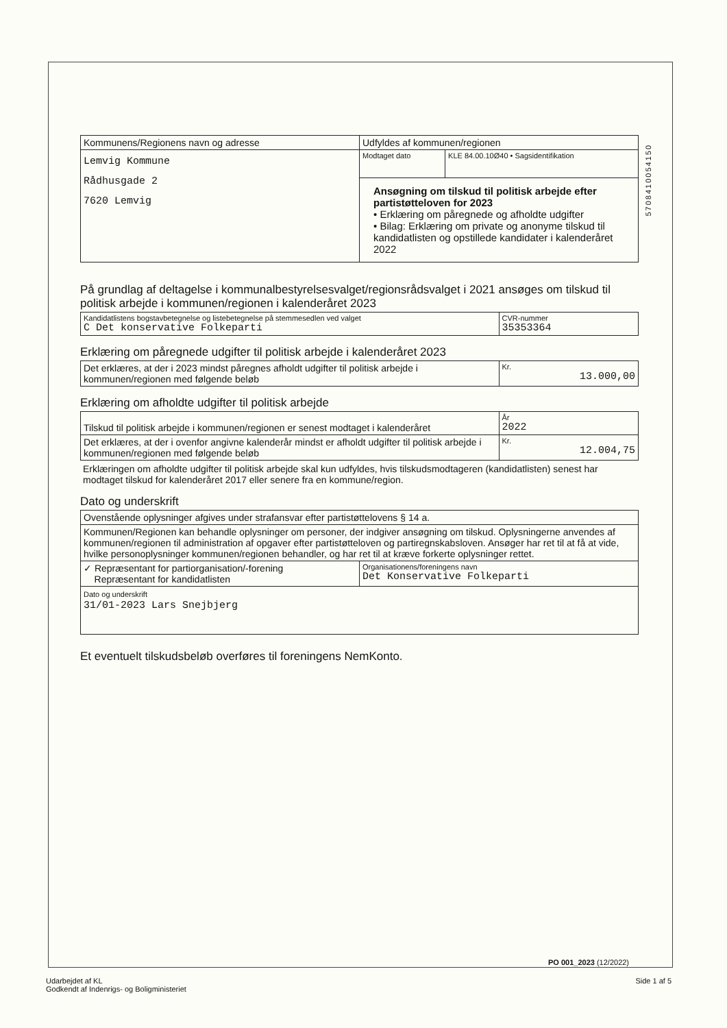5708410054150
| Kommunens/Regionens navn og adresse | Udfyldes af kommunen/regionen | |
| Lemvig Kommune Rådhusgade 2 7620 Lemvig | Modtaget dato | KLE 84.00.10Ø40 • Sagsidentifikation |
| | Ansøgning om tilskud til politisk arbejde efter partistøtteloven for 2023 • Erklæring om påregnede og afholdte udgifter • Bilag: Erklæring om private og anonyme tilskud til kandidatlisten og opstillede kandidater i kalenderåret 2022 | |
På grundlag af deltagelse i kommunalbestyrelsesvalget/regionsrådsvalget i 2021 ansøges om tilskud til politisk arbejde i kommunen/regionen i kalenderåret 2023
| Kandidatlistens bogstavbetegnelse og listebetegnelse på stemmesedlen ved valget C Det konservative Folkeparti | CVR-nummer 35353364 |
Erklæring om påregnede udgifter til politisk arbejde i kalenderåret 2023
| Det erklæres, at der i 2023 mindst påregnes afholdt udgifter til politisk arbejde i kommunen/regionen med følgende beløb | Kr. 13.000,00 |
Erklæring om afholdte udgifter til politisk arbejde
| Tilskud til politisk arbejde i kommunen/regionen er senest modtaget i kalenderåret | År 2022 |
| Det erklæres, at der i ovenfor angivne kalenderår mindst er afholdt udgifter til politisk arbejde i kommunen/regionen med følgende beløb | Kr. 12.004,75 |
Erklæringen om afholdte udgifter til politisk arbejde skal kun udfyldes, hvis tilskudsmodtageren (kandidatlisten) senest har modtaget tilskud for kalenderåret 2017 eller senere fra en kommune/region.
Dato og underskrift
| Ovenstående oplysninger afgives under strafansvar efter partistøttelovens § 14 a. | |
| Kommunen/Regionen kan behandle oplysninger om personer, der indgiver ansøgning om tilskud. Oplysningerne anvendes af kommunen/regionen til administration af opgaver efter partistøtteloven og partiregnskabsloven. Ansøger har ret til at få at vide, hvilke personoplysninger kommunen/regionen behandler, og har ret til at kræve forkerte oplysninger rettet. | |
| ✓ Repræsentant for partiorganisation/-forening Repræsentant for kandidatlisten | Organisationens/foreningens navn Det Konservative Folkeparti |
| Dato og underskrift 31/01-2023 Lars Snejbjerg | |
Et eventuelt tilskudsbeløb overføres til foreningens NemKonto.
PO 001_2023 (12/2022)
Udarbejdet af KL
Godkendt af Indenrigs- og Boligministeriet
Side 1 af 5